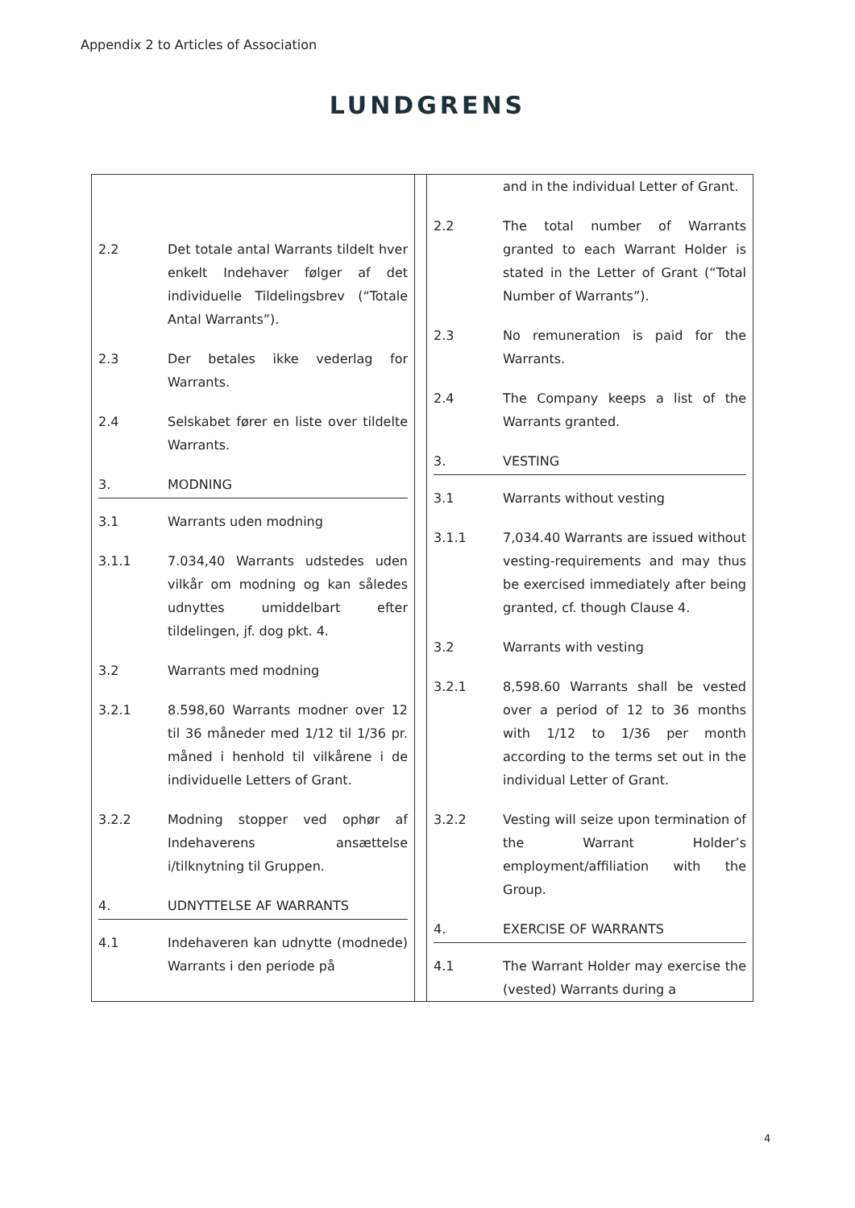Appendix 2 to Articles of Association
LUNDGRENS
| / 2.2 / Det totale antal Warrants tildelt hver enkelt Indehaver følger af det individuelle Tildelingsbrev (“Totale Antal Warrants”). / / 2.3 / Der betales ikke vederlag for Warrants. / / 2.4 / Selskabet fører en liste over tildelte Warrants. / / 3. / MODNING / / 3.1 / Warrants uden modning / / 3.1.1 / 7.034,40 Warrants udstedes uden vilkår om modning og kan således udnyttes umiddelbart efter tildelingen, jf. dog pkt. 4. / / 3.2 / Warrants med modning / / 3.2.1 / 8.598,60 Warrants modner over 12 til 36 måneder med 1/12 til 1/36 pr. måned i henhold til vilkårene i de individuelle Letters of Grant. / / 3.2.2 / Modning stopper ved ophør af Indehaverens ansættelse i/tilknytning til Gruppen. / / 4. / UDNYTTELSE AF WARRANTS / / 4.1 / Indehaveren kan udnytte (modnede) Warrants i den periode på / | | / / and in the individual Letter of Grant. / / 2.2 / The total number of Warrants granted to each Warrant Holder is stated in the Letter of Grant (“Total Number of Warrants”). / / 2.3 / No remuneration is paid for the Warrants. / / 2.4 / The Company keeps a list of the Warrants granted. / / 3. / VESTING / / 3.1 / Warrants without vesting / / 3.1.1 / 7,034.40 Warrants are issued without vesting-requirements and may thus be exercised immediately after being granted, cf. though Clause 4. / / 3.2 / Warrants with vesting / / 3.2.1 / 8,598.60 Warrants shall be vested over a period of 12 to 36 months with 1/12 to 1/36 per month according to the terms set out in the individual Letter of Grant. / / 3.2.2 / Vesting will seize upon termination of the Warrant Holder’s employment/affiliation with the Group. / / 4. / EXERCISE OF WARRANTS / / 4.1 / The Warrant Holder may exercise the (vested) Warrants during a / |
4